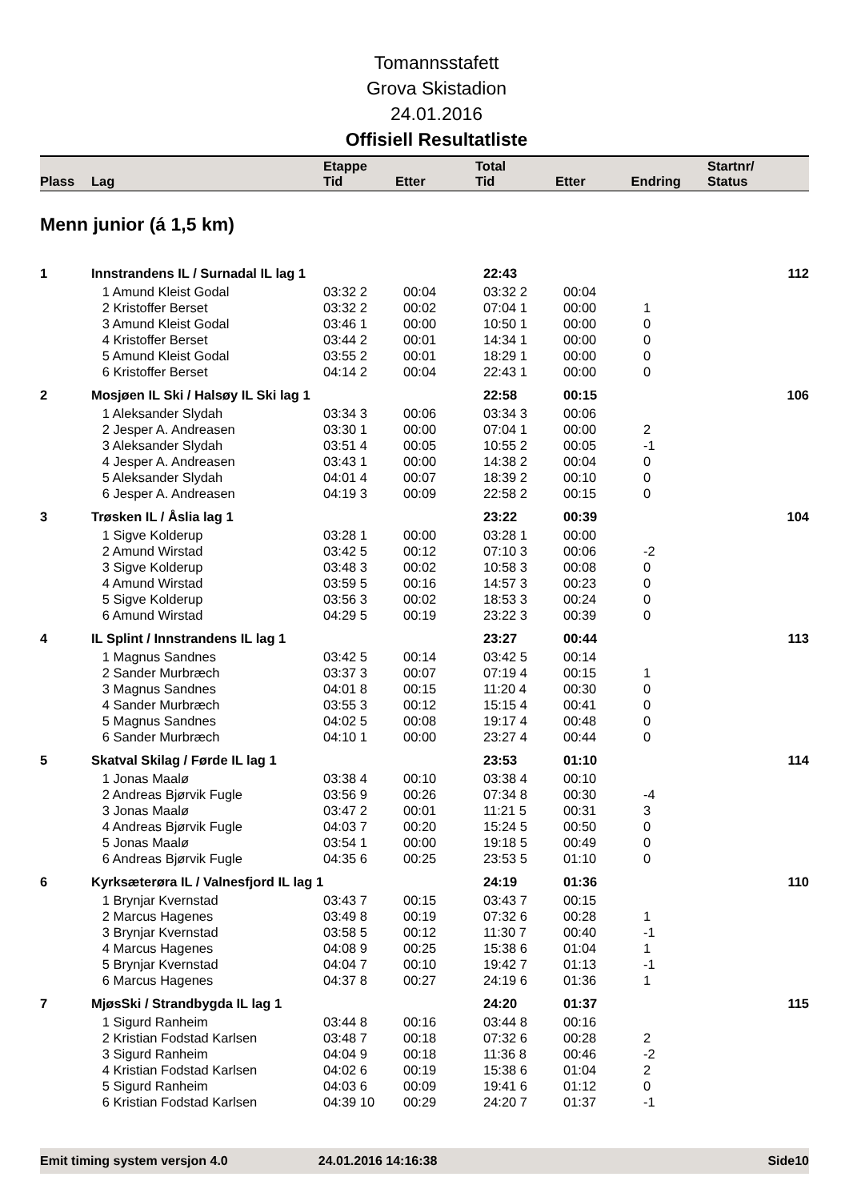Tomannsstafett
Grova Skistadion
24.01.2016
Offisiell Resultatliste
| Plass | Lag | Etappe Tid | Etter | Total Tid | Etter | Endring | Startnr/ Status |
| --- | --- | --- | --- | --- | --- | --- | --- |
Menn junior (á 1,5 km)
| 1 | Innstrandens IL / Surnadal IL lag 1 | | | 22:43 | | | 112 |
| | 1 Amund Kleist Godal | 03:32 2 | 00:04 | 03:32 2 | 00:04 | | |
| | 2 Kristoffer Berset | 03:32 2 | 00:02 | 07:04 1 | 00:00 | 1 | |
| | 3 Amund Kleist Godal | 03:46 1 | 00:00 | 10:50 1 | 00:00 | 0 | |
| | 4 Kristoffer Berset | 03:44 2 | 00:01 | 14:34 1 | 00:00 | 0 | |
| | 5 Amund Kleist Godal | 03:55 2 | 00:01 | 18:29 1 | 00:00 | 0 | |
| | 6 Kristoffer Berset | 04:14 2 | 00:04 | 22:43 1 | 00:00 | 0 | |
| 2 | Mosjøen IL Ski / Halsøy IL Ski lag 1 | | | 22:58 | 00:15 | | 106 |
| | 1 Aleksander Slydah | 03:34 3 | 00:06 | 03:34 3 | 00:06 | | |
| | 2 Jesper A. Andreasen | 03:30 1 | 00:00 | 07:04 1 | 00:00 | 2 | |
| | 3 Aleksander Slydah | 03:51 4 | 00:05 | 10:55 2 | 00:05 | -1 | |
| | 4 Jesper A. Andreasen | 03:43 1 | 00:00 | 14:38 2 | 00:04 | 0 | |
| | 5 Aleksander Slydah | 04:01 4 | 00:07 | 18:39 2 | 00:10 | 0 | |
| | 6 Jesper A. Andreasen | 04:19 3 | 00:09 | 22:58 2 | 00:15 | 0 | |
| 3 | Trøsken IL / Åslia lag 1 | | | 23:22 | 00:39 | | 104 |
| | 1 Sigve Kolderup | 03:28 1 | 00:00 | 03:28 1 | 00:00 | | |
| | 2 Amund Wirstad | 03:42 5 | 00:12 | 07:10 3 | 00:06 | -2 | |
| | 3 Sigve Kolderup | 03:48 3 | 00:02 | 10:58 3 | 00:08 | 0 | |
| | 4 Amund Wirstad | 03:59 5 | 00:16 | 14:57 3 | 00:23 | 0 | |
| | 5 Sigve Kolderup | 03:56 3 | 00:02 | 18:53 3 | 00:24 | 0 | |
| | 6 Amund Wirstad | 04:29 5 | 00:19 | 23:22 3 | 00:39 | 0 | |
| 4 | IL Splint / Innstrandens IL lag 1 | | | 23:27 | 00:44 | | 113 |
| | 1 Magnus Sandnes | 03:42 5 | 00:14 | 03:42 5 | 00:14 | | |
| | 2 Sander Murbræch | 03:37 3 | 00:07 | 07:19 4 | 00:15 | 1 | |
| | 3 Magnus Sandnes | 04:01 8 | 00:15 | 11:20 4 | 00:30 | 0 | |
| | 4 Sander Murbræch | 03:55 3 | 00:12 | 15:15 4 | 00:41 | 0 | |
| | 5 Magnus Sandnes | 04:02 5 | 00:08 | 19:17 4 | 00:48 | 0 | |
| | 6 Sander Murbræch | 04:10 1 | 00:00 | 23:27 4 | 00:44 | 0 | |
| 5 | Skatval Skilag / Førde IL lag 1 | | | 23:53 | 01:10 | | 114 |
| | 1 Jonas Maalø | 03:38 4 | 00:10 | 03:38 4 | 00:10 | | |
| | 2 Andreas Bjørvik Fugle | 03:56 9 | 00:26 | 07:34 8 | 00:30 | -4 | |
| | 3 Jonas Maalø | 03:47 2 | 00:01 | 11:21 5 | 00:31 | 3 | |
| | 4 Andreas Bjørvik Fugle | 04:03 7 | 00:20 | 15:24 5 | 00:50 | 0 | |
| | 5 Jonas Maalø | 03:54 1 | 00:00 | 19:18 5 | 00:49 | 0 | |
| | 6 Andreas Bjørvik Fugle | 04:35 6 | 00:25 | 23:53 5 | 01:10 | 0 | |
| 6 | Kyrksæterøra IL / Valnesfjord IL lag 1 | | | 24:19 | 01:36 | | 110 |
| | 1 Brynjar Kvernstad | 03:43 7 | 00:15 | 03:43 7 | 00:15 | | |
| | 2 Marcus Hagenes | 03:49 8 | 00:19 | 07:32 6 | 00:28 | 1 | |
| | 3 Brynjar Kvernstad | 03:58 5 | 00:12 | 11:30 7 | 00:40 | -1 | |
| | 4 Marcus Hagenes | 04:08 9 | 00:25 | 15:38 6 | 01:04 | 1 | |
| | 5 Brynjar Kvernstad | 04:04 7 | 00:10 | 19:42 7 | 01:13 | -1 | |
| | 6 Marcus Hagenes | 04:37 8 | 00:27 | 24:19 6 | 01:36 | 1 | |
| 7 | MjøsSki / Strandbygda IL lag 1 | | | 24:20 | 01:37 | | 115 |
| | 1 Sigurd Ranheim | 03:44 8 | 00:16 | 03:44 8 | 00:16 | | |
| | 2 Kristian Fodstad Karlsen | 03:48 7 | 00:18 | 07:32 6 | 00:28 | 2 | |
| | 3 Sigurd Ranheim | 04:04 9 | 00:18 | 11:36 8 | 00:46 | -2 | |
| | 4 Kristian Fodstad Karlsen | 04:02 6 | 00:19 | 15:38 6 | 01:04 | 2 | |
| | 5 Sigurd Ranheim | 04:03 6 | 00:09 | 19:41 6 | 01:12 | 0 | |
| | 6 Kristian Fodstad Karlsen | 04:39 10 | 00:29 | 24:20 7 | 01:37 | -1 | |
Emit timing system versjon 4.0 24.01.2016 14:16:38 Side10